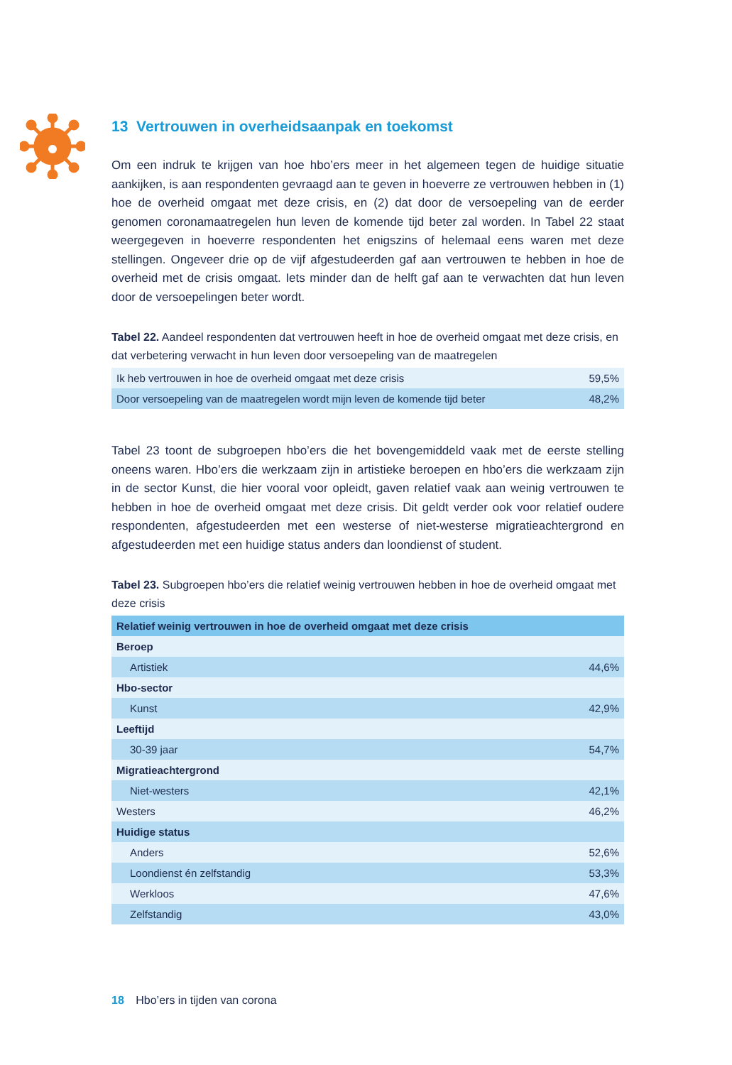13 Vertrouwen in overheidsaanpak en toekomst
Om een indruk te krijgen van hoe hbo’ers meer in het algemeen tegen de huidige situatie aankijken, is aan respondenten gevraagd aan te geven in hoeverre ze vertrouwen hebben in (1) hoe de overheid omgaat met deze crisis, en (2) dat door de versoepeling van de eerder genomen coronamaatregelen hun leven de komende tijd beter zal worden. In Tabel 22 staat weergegeven in hoeverre respondenten het enigszins of helemaal eens waren met deze stellingen. Ongeveer drie op de vijf afgestudeerden gaf aan vertrouwen te hebben in hoe de overheid met de crisis omgaat. Iets minder dan de helft gaf aan te verwachten dat hun leven door de versoepelingen beter wordt.
Tabel 22. Aandeel respondenten dat vertrouwen heeft in hoe de overheid omgaat met deze crisis, en dat verbetering verwacht in hun leven door versoepeling van de maatregelen
| Ik heb vertrouwen in hoe de overheid omgaat met deze crisis | 59,5% |
| Door versoepeling van de maatregelen wordt mijn leven de komende tijd beter | 48,2% |
Tabel 23 toont de subgroepen hbo’ers die het bovengemiddeld vaak met de eerste stelling oneens waren. Hbo’ers die werkzaam zijn in artistieke beroepen en hbo’ers die werkzaam zijn in de sector Kunst, die hier vooral voor opleidt, gaven relatief vaak aan weinig vertrouwen te hebben in hoe de overheid omgaat met deze crisis. Dit geldt verder ook voor relatief oudere respondenten, afgestudeerden met een westerse of niet-westerse migratieachtergrond en afgestudeerden met een huidige status anders dan loondienst of student.
Tabel 23. Subgroepen hbo’ers die relatief weinig vertrouwen hebben in hoe de overheid omgaat met deze crisis
| Relatief weinig vertrouwen in hoe de overheid omgaat met deze crisis | |
| Beroep | |
| Artistiek | 44,6% |
| Hbo-sector | |
| Kunst | 42,9% |
| Leeftijd | |
| 30-39 jaar | 54,7% |
| Migratieachtergrond | |
| Niet-westers | 42,1% |
| Westers | 46,2% |
| Huidige status | |
| Anders | 52,6% |
| Loondienst én zelfstandig | 53,3% |
| Werkloos | 47,6% |
| Zelfstandig | 43,0% |
18 Hbo’ers in tijden van corona